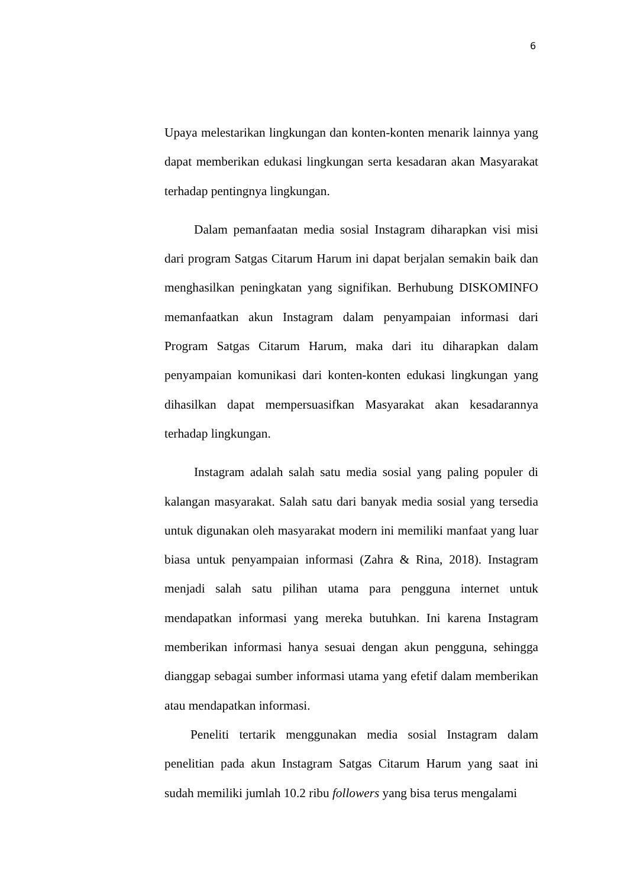6
Upaya melestarikan lingkungan dan konten-konten menarik lainnya yang dapat memberikan edukasi lingkungan serta kesadaran akan Masyarakat terhadap pentingnya lingkungan.
Dalam pemanfaatan media sosial Instagram diharapkan visi misi dari program Satgas Citarum Harum ini dapat berjalan semakin baik dan menghasilkan peningkatan yang signifikan. Berhubung DISKOMINFO memanfaatkan akun Instagram dalam penyampaian informasi dari Program Satgas Citarum Harum, maka dari itu diharapkan dalam penyampaian komunikasi dari konten-konten edukasi lingkungan yang dihasilkan dapat mempersuasifkan Masyarakat akan kesadarannya terhadap lingkungan.
Instagram adalah salah satu media sosial yang paling populer di kalangan masyarakat. Salah satu dari banyak media sosial yang tersedia untuk digunakan oleh masyarakat modern ini memiliki manfaat yang luar biasa untuk penyampaian informasi (Zahra & Rina, 2018). Instagram menjadi salah satu pilihan utama para pengguna internet untuk mendapatkan informasi yang mereka butuhkan. Ini karena Instagram memberikan informasi hanya sesuai dengan akun pengguna, sehingga dianggap sebagai sumber informasi utama yang efetif dalam memberikan atau mendapatkan informasi.
Peneliti tertarik menggunakan media sosial Instagram dalam penelitian pada akun Instagram Satgas Citarum Harum yang saat ini sudah memiliki jumlah 10.2 ribu followers yang bisa terus mengalami